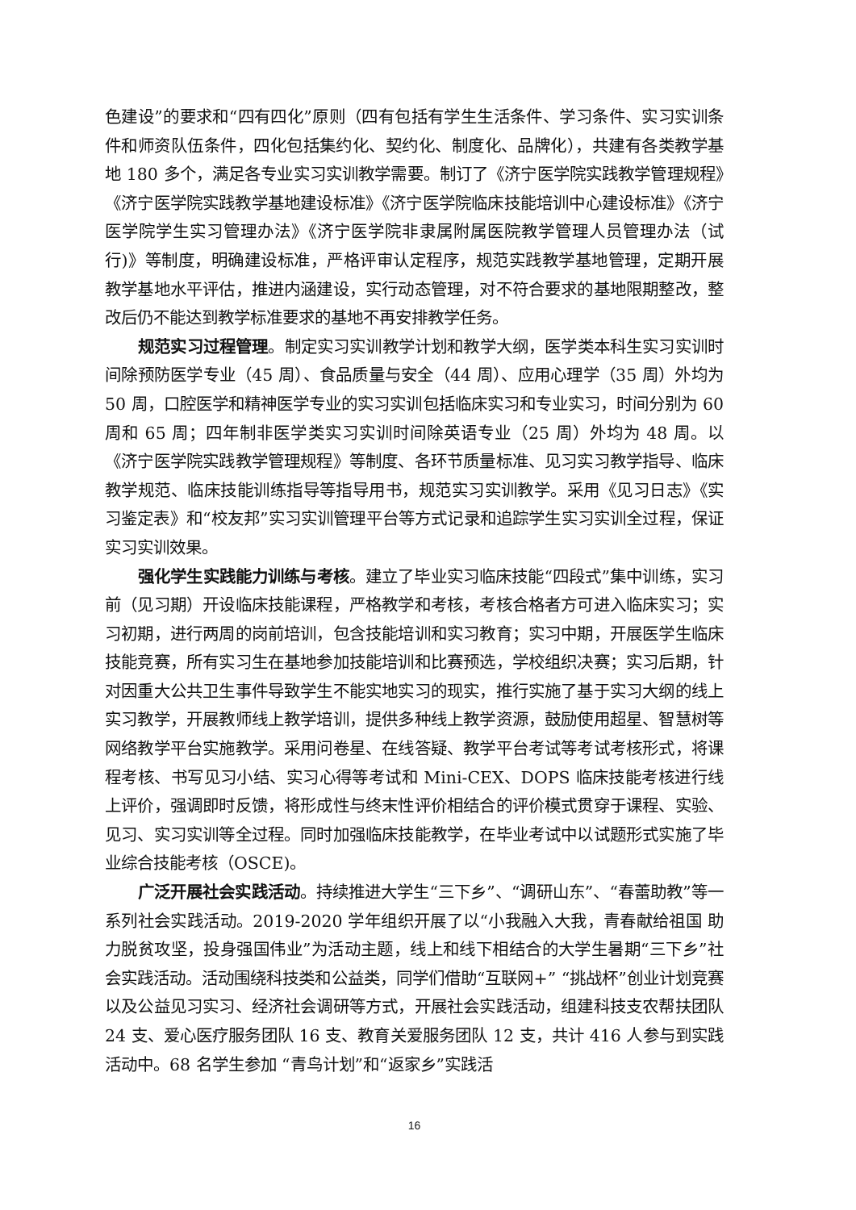色建设”的要求和“四有四化”原则（四有包括有学生生活条件、学习条件、实习实训条件和师资队伍条件，四化包括集约化、契约化、制度化、品牌化），共建有各类教学基地 180 多个，满足各专业实习实训教学需要。制订了《济宁医学院实践教学管理规程》《济宁医学院实践教学基地建设标准》《济宁医学院临床技能培训中心建设标准》《济宁医学院学生实习管理办法》《济宁医学院非隶属附属医院教学管理人员管理办法（试行)》等制度，明确建设标准，严格评审认定程序，规范实践教学基地管理，定期开展教学基地水平评估，推进内涵建设，实行动态管理，对不符合要求的基地限期整改，整改后仍不能达到教学标准要求的基地不再安排教学任务。
规范实习过程管理。制定实习实训教学计划和教学大纲，医学类本科生实习实训时间除预防医学专业（45 周）、食品质量与安全（44 周）、应用心理学（35 周）外均为 50 周，口腔医学和精神医学专业的实习实训包括临床实习和专业实习，时间分别为 60 周和 65 周；四年制非医学类实习实训时间除英语专业（25 周）外均为 48 周。以《济宁医学院实践教学管理规程》等制度、各环节质量标准、见习实习教学指导、临床教学规范、临床技能训练指导等指导用书，规范实习实训教学。采用《见习日志》《实习鉴定表》和“校友邦”实习实训管理平台等方式记录和追踪学生实习实训全过程，保证实习实训效果。
强化学生实践能力训练与考核。建立了毕业实习临床技能“四段式”集中训练，实习前（见习期）开设临床技能课程，严格教学和考核，考核合格者方可进入临床实习；实习初期，进行两周的岗前培训，包含技能培训和实习教育；实习中期，开展医学生临床技能竞赛，所有实习生在基地参加技能培训和比赛预选，学校组织决赛；实习后期，针对因重大公共卫生事件导致学生不能实地实习的现实，推行实施了基于实习大纲的线上实习教学，开展教师线上教学培训，提供多种线上教学资源，鼓励使用超星、智慧树等网络教学平台实施教学。采用问卷星、在线答疑、教学平台考试等考试考核形式，将课程考核、书写见习小结、实习心得等考试和 Mini-CEX、DOPS 临床技能考核进行线上评价，强调即时反馈，将形成性与终末性评价相结合的评价模式贯穿于课程、实验、见习、实习实训等全过程。同时加强临床技能教学，在毕业考试中以试题形式实施了毕业综合技能考核（OSCE)。
广泛开展社会实践活动。持续推进大学生“三下乡”、“调研山东”、“春蕾助教”等一系列社会实践活动。2019-2020 学年组织开展了以“小我融入大我，青春献给祖国 助力脱贫攻坚，投身强国伟业”为活动主题，线上和线下相结合的大学生暑期“三下乡”社会实践活动。活动围绕科技类和公益类，同学们借助“互联网+” “挑战杯”创业计划竞赛以及公益见习实习、经济社会调研等方式，开展社会实践活动，组建科技支农帮扶团队 24 支、爱心医疗服务团队 16 支、教育关爱服务团队 12 支，共计 416 人参与到实践活动中。68 名学生参加 “青鸟计划”和“返家乡”实践活
16